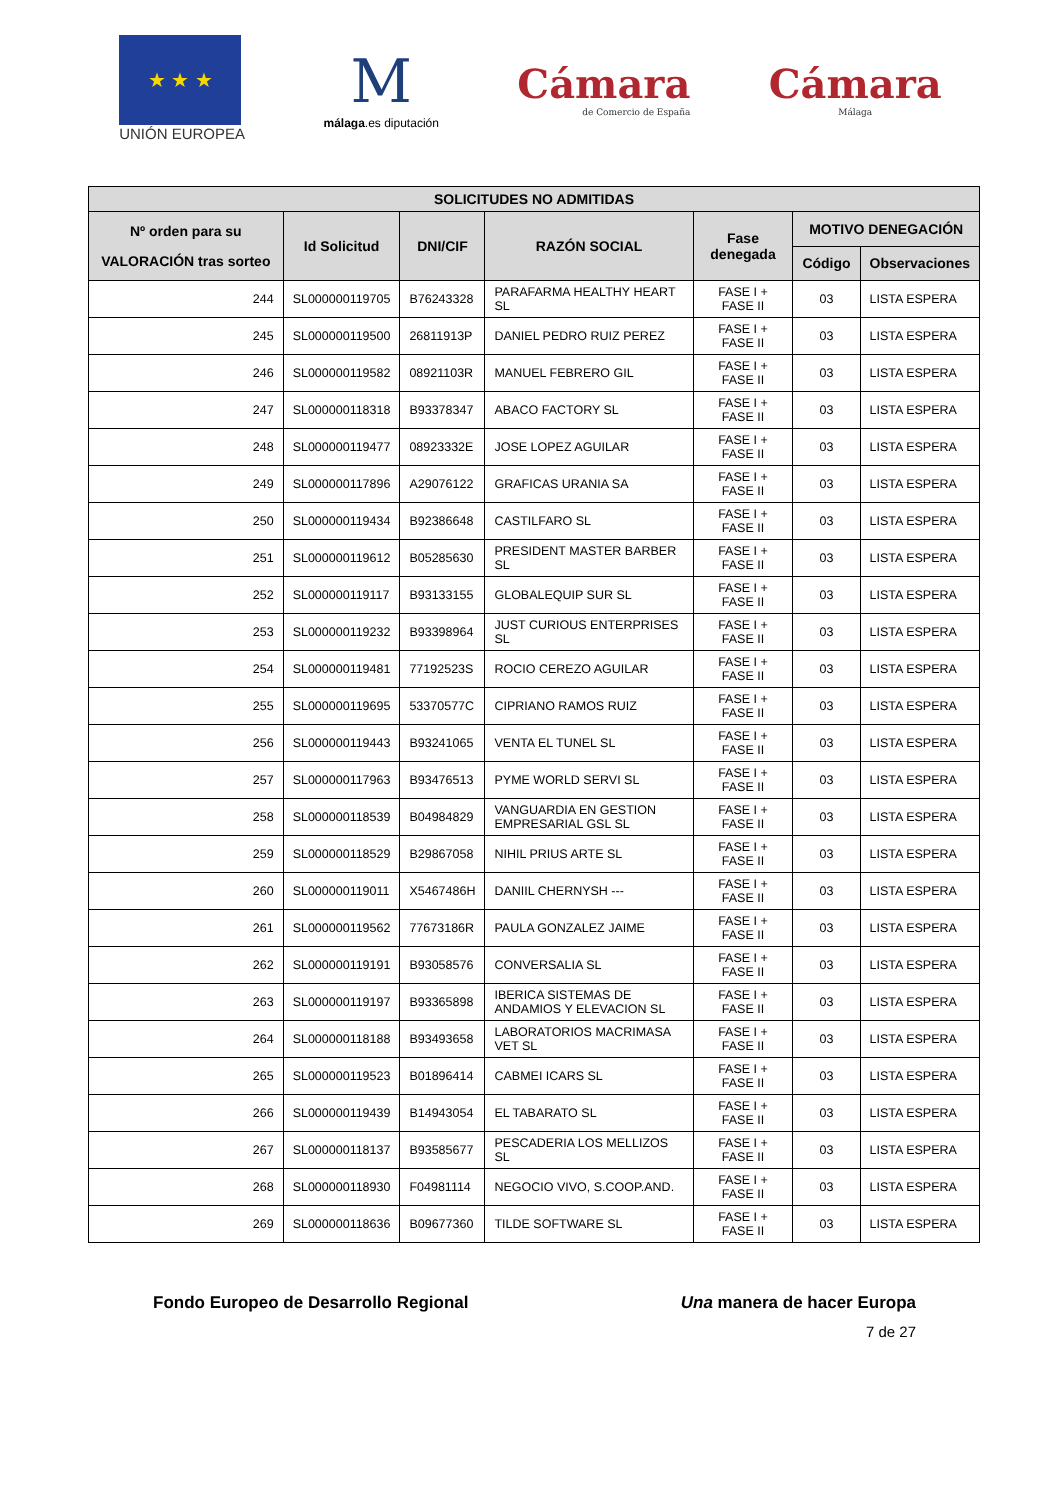★ ★ ★
UNIÓN EUROPEA
M
málaga.es diputación
Cámara
de Comercio de España
Cámara
Málaga
| SOLICITUDES NO ADMITIDAS | | | | | | |
| --- | --- | --- | --- | --- | --- | --- |
| Nº orden para su VALORACIÓN tras sorteo | Id Solicitud | DNI/CIF | RAZÓN SOCIAL | Fase denegada | MOTIVO DENEGACIÓN | |
| | | | | | Código | Observaciones |
| 244 | SL000000119705 | B76243328 | PARAFARMA HEALTHY HEART SL | FASE I + FASE II | 03 | LISTA ESPERA |
| 245 | SL000000119500 | 26811913P | DANIEL PEDRO RUIZ PEREZ | FASE I + FASE II | 03 | LISTA ESPERA |
| 246 | SL000000119582 | 08921103R | MANUEL FEBRERO GIL | FASE I + FASE II | 03 | LISTA ESPERA |
| 247 | SL000000118318 | B93378347 | ABACO FACTORY SL | FASE I + FASE II | 03 | LISTA ESPERA |
| 248 | SL000000119477 | 08923332E | JOSE LOPEZ AGUILAR | FASE I + FASE II | 03 | LISTA ESPERA |
| 249 | SL000000117896 | A29076122 | GRAFICAS URANIA SA | FASE I + FASE II | 03 | LISTA ESPERA |
| 250 | SL000000119434 | B92386648 | CASTILFARO SL | FASE I + FASE II | 03 | LISTA ESPERA |
| 251 | SL000000119612 | B05285630 | PRESIDENT MASTER BARBER SL | FASE I + FASE II | 03 | LISTA ESPERA |
| 252 | SL000000119117 | B93133155 | GLOBALEQUIP SUR SL | FASE I + FASE II | 03 | LISTA ESPERA |
| 253 | SL000000119232 | B93398964 | JUST CURIOUS ENTERPRISES SL | FASE I + FASE II | 03 | LISTA ESPERA |
| 254 | SL000000119481 | 77192523S | ROCIO CEREZO AGUILAR | FASE I + FASE II | 03 | LISTA ESPERA |
| 255 | SL000000119695 | 53370577C | CIPRIANO RAMOS RUIZ | FASE I + FASE II | 03 | LISTA ESPERA |
| 256 | SL000000119443 | B93241065 | VENTA EL TUNEL SL | FASE I + FASE II | 03 | LISTA ESPERA |
| 257 | SL000000117963 | B93476513 | PYME WORLD SERVI SL | FASE I + FASE II | 03 | LISTA ESPERA |
| 258 | SL000000118539 | B04984829 | VANGUARDIA EN GESTION EMPRESARIAL GSL SL | FASE I + FASE II | 03 | LISTA ESPERA |
| 259 | SL000000118529 | B29867058 | NIHIL PRIUS ARTE SL | FASE I + FASE II | 03 | LISTA ESPERA |
| 260 | SL000000119011 | X5467486H | DANIIL CHERNYSH --- | FASE I + FASE II | 03 | LISTA ESPERA |
| 261 | SL000000119562 | 77673186R | PAULA GONZALEZ JAIME | FASE I + FASE II | 03 | LISTA ESPERA |
| 262 | SL000000119191 | B93058576 | CONVERSALIA SL | FASE I + FASE II | 03 | LISTA ESPERA |
| 263 | SL000000119197 | B93365898 | IBERICA SISTEMAS DE ANDAMIOS Y ELEVACION SL | FASE I + FASE II | 03 | LISTA ESPERA |
| 264 | SL000000118188 | B93493658 | LABORATORIOS MACRIMASA VET SL | FASE I + FASE II | 03 | LISTA ESPERA |
| 265 | SL000000119523 | B01896414 | CABMEI ICARS SL | FASE I + FASE II | 03 | LISTA ESPERA |
| 266 | SL000000119439 | B14943054 | EL TABARATO SL | FASE I + FASE II | 03 | LISTA ESPERA |
| 267 | SL000000118137 | B93585677 | PESCADERIA LOS MELLIZOS SL | FASE I + FASE II | 03 | LISTA ESPERA |
| 268 | SL000000118930 | F04981114 | NEGOCIO VIVO, S.COOP.AND. | FASE I + FASE II | 03 | LISTA ESPERA |
| 269 | SL000000118636 | B09677360 | TILDE SOFTWARE SL | FASE I + FASE II | 03 | LISTA ESPERA |
Fondo Europeo de Desarrollo Regional Una manera de hacer Europa
7 de 27